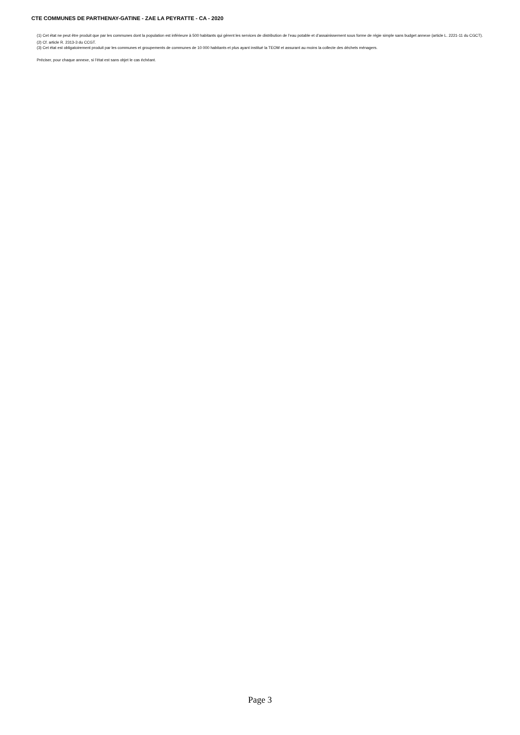CTE COMMUNES DE PARTHENAY-GATINE - ZAE LA PEYRATTE - CA - 2020
(1) Cet état ne peut être produit que par les communes dont la population est inférieure à 500 habitants qui gèrent les services de distribution de l’eau potable et d’assainissement sous forme de régie simple sans budget annexe (article L. 2221-11 du CGCT).
(2) Cf. article R. 2313-3 du CCGT.
(3) Cet état est obligatoirement produit par les communes et groupements de communes de 10 000 habitants et plus ayant institué la TEOM et assurant au moins la collecte des déchets ménagers.
Préciser, pour chaque annexe, si l’état est sans objet le cas échéant.
Page 3